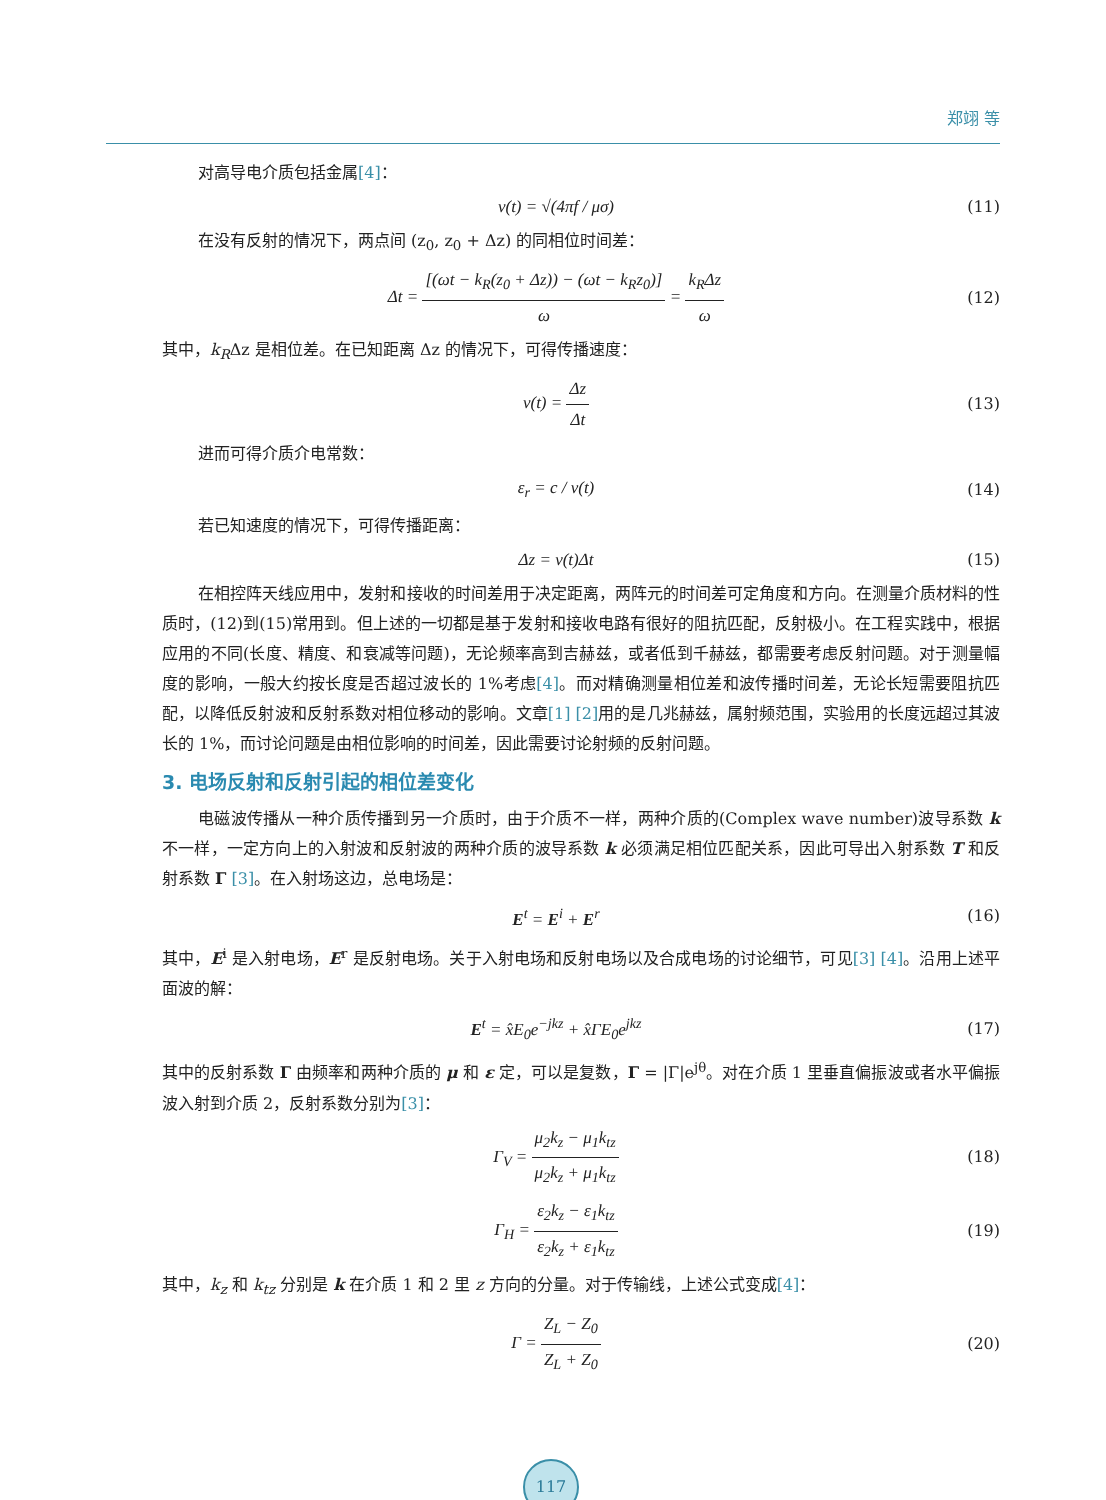郑翊 等
对高导电介质包括金属[4]：
v(t) = √(4πf / μσ) (11)
在没有反射的情况下，两点间 (z<sub>0</sub>, z<sub>0</sub> + Δz) 的同相位时间差：
Δt = [(ωt − k<sub>R</sub>(z<sub>0</sub> + Δz)) − (ωt − k<sub>R</sub>z<sub>0</sub>)] ω = k<sub>R</sub>Δz ω
(12)
其中，k<sub>R</sub>Δz 是相位差。在已知距离 Δz 的情况下，可得传播速度：
v(t) = Δz Δt (13)
进而可得介质介电常数：
ε<sub>r</sub> = c / v(t) (14)
若已知速度的情况下，可得传播距离：
Δz = v(t)Δt (15)
在相控阵天线应用中，发射和接收的时间差用于决定距离，两阵元的时间差可定角度和方向。在测量介质材料的性质时，(12)到(15)常用到。但上述的一切都是基于发射和接收电路有很好的阻抗匹配，反射极小。在工程实践中，根据应用的不同(长度、精度、和衰减等问题)，无论频率高到吉赫兹，或者低到千赫兹，都需要考虑反射问题。对于测量幅度的影响，一般大约按长度是否超过波长的 1%考虑[4]。而对精确测量相位差和波传播时间差，无论长短需要阻抗匹配，以降低反射波和反射系数对相位移动的影响。文章[1] [2] 用的是几兆赫兹，属射频范围，实验用的长度远超过其波长的 1%，而讨论问题是由相位影响的时间差，因此需要讨论射频的反射问题。
3. 电场反射和反射引起的相位差变化
电磁波传播从一种介质传播到另一介质时，由于介质不一样，两种介质的(Complex wave number)波导系数 k 不一样，一定方向上的入射波和反射波的两种介质的波导系数 k 必须满足相位匹配关系，因此可导出入射系数 T 和反射系数 Γ [3]。在入射场这边，总电场是：
E<sup>t</sup> = E<sup>i</sup> + E<sup>r</sup> (16)
其中，E<sup>i</sup> 是入射电场，E<sup>r</sup> 是反射电场。关于入射电场和反射电场以及合成电场的讨论细节，可见[3] [4]。沿用上述平面波的解：
E<sup>t</sup> = x̂E<sub>0</sub>e<sup>−jkz</sup> + x̂ΓE<sub>0</sub>e<sup>jkz</sup> (17)
其中的反射系数 Γ 由频率和两种介质的 μ 和 ε 定，可以是复数，Γ = |Γ|e<sup>jθ</sup>。对在介质 1 里垂直偏振波或者水平偏振波入射到介质 2，反射系数分别为[3]：
Γ<sub>V</sub> = μ<sub>2</sub>k<sub>z</sub> − μ<sub>1</sub>k<sub>tz</sub> μ<sub>2</sub>k<sub>z</sub> + μ<sub>1</sub>k<sub>tz</sub> (18)
Γ<sub>H</sub> = ε<sub>2</sub>k<sub>z</sub> − ε<sub>1</sub>k<sub>tz</sub> ε<sub>2</sub>k<sub>z</sub> + ε<sub>1</sub>k<sub>tz</sub> (19)
其中，k<sub>z</sub> 和 k<sub>tz</sub> 分别是 k 在介质 1 和 2 里 z 方向的分量。对于传输线，上述公式变成[4]：
Γ = Z<sub>L</sub> − Z<sub>0</sub> Z<sub>L</sub> + Z<sub>0</sub> (20)
117